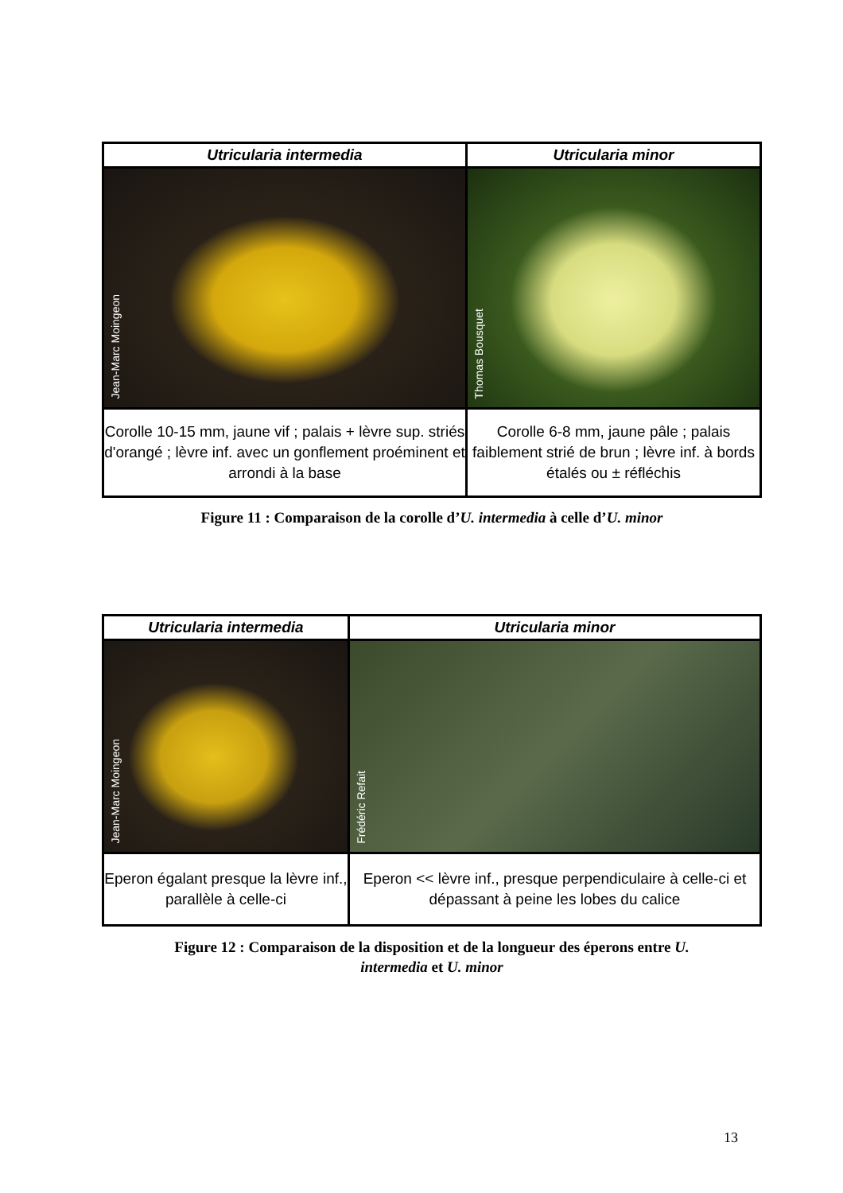| Utricularia intermedia | Utricularia minor |
| --- | --- |
| Jean-Marc Moingeon | Thomas Bousquet |
| Corolle 10-15 mm, jaune vif ; palais + lèvre sup. striés d'orangé ; lèvre inf. avec un gonflement proéminent et arrondi à la base | Corolle 6-8 mm, jaune pâle ; palais faiblement strié de brun ; lèvre inf. à bords étalés ou ± réfléchis |
Figure 11 : Comparaison de la corolle d’U. intermedia à celle d’U. minor
| Utricularia intermedia | Utricularia minor |
| --- | --- |
| Jean-Marc Moingeon | Frédéric Refait |
| Eperon égalant presque la lèvre inf., parallèle à celle-ci | Eperon << lèvre inf., presque perpendiculaire à celle-ci et dépassant à peine les lobes du calice |
Figure 12 : Comparaison de la disposition et de la longueur des éperons entre U.
intermedia et U. minor
13